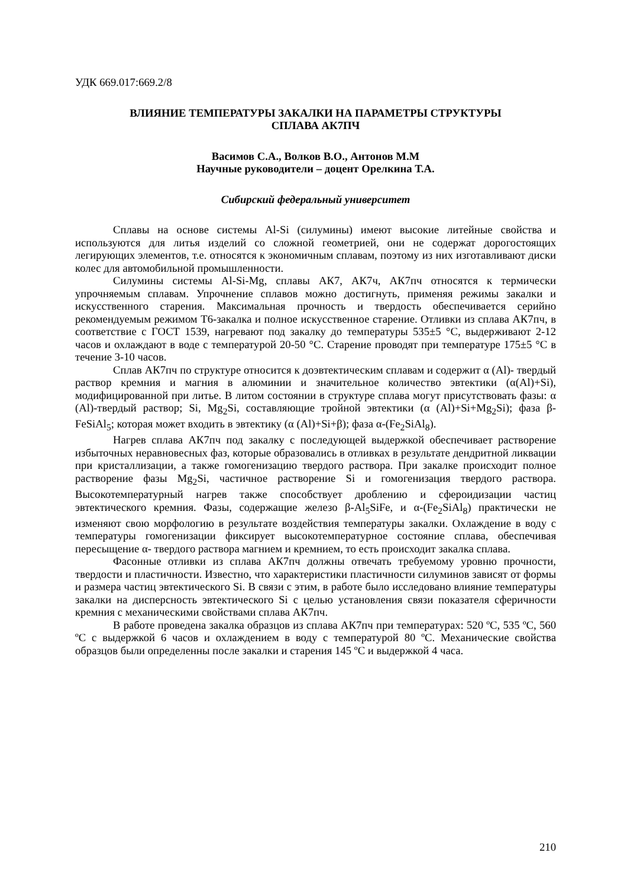УДК 669.017:669.2/8
ВЛИЯНИЕ ТЕМПЕРАТУРЫ ЗАКАЛКИ НА ПАРАМЕТРЫ СТРУКТУРЫ
СПЛАВА АК7ПЧ
Васимов С.А., Волков В.О., Антонов М.М
Научные руководители – доцент Орелкина Т.А.
Сибирский федеральный университет
Сплавы на основе системы Al-Si (силумины) имеют высокие литейные свойства и используются для литья изделий со сложной геометрией, они не содержат дорогостоящих легирующих элементов, т.е. относятся к экономичным сплавам, поэтому из них изготавливают диски колес для автомобильной промышленности.
Силумины системы Al-Si-Mg, сплавы АК7, АК7ч, АК7пч относятся к термически упрочняемым сплавам. Упрочнение сплавов можно достигнуть, применяя режимы закалки и искусственного старения. Максимальная прочность и твердость обеспечивается серийно рекомендуемым режимом Т6-закалка и полное искусственное старение. Отливки из сплава АК7пч, в соответствие с ГОСТ 1539, нагревают под закалку до температуры 535±5 °С, выдерживают 2-12 часов и охлаждают в воде с температурой 20-50 °С. Старение проводят при температуре 175±5 °С в течение 3-10 часов.
Сплав АК7пч по структуре относится к доэвтектическим сплавам и содержит α (Al)- твердый раствор кремния и магния в алюминии и значительное количество эвтектики (α(Al)+Si), модифицированной при литье. В литом состоянии в структуре сплава могут присутствовать фазы: α (Al)-твердый раствор; Si, Mg<sub>2</sub>Si, составляющие тройной эвтектики (α (Al)+Si+Mg<sub>2</sub>Si); фаза β-FeSiAl<sub>5</sub>; которая может входить в эвтектику (α (Al)+Si+β); фаза α-(Fe<sub>2</sub>SiAl<sub>8</sub>).
Нагрев сплава АК7пч под закалку с последующей выдержкой обеспечивает растворение избыточных неравновесных фаз, которые образовались в отливках в результате дендритной ликвации при кристаллизации, а также гомогенизацию твердого раствора. При закалке происходит полное растворение фазы Mg<sub>2</sub>Si, частичное растворение Si и гомогенизация твердого раствора. Высокотемпературный нагрев также способствует дроблению и сфероидизации частиц эвтектического кремния. Фазы, содержащие железо β-Al<sub>5</sub>SiFe, и α-(Fe<sub>2</sub>SiAl<sub>8</sub>) практически не изменяют свою морфологию в результате воздействия температуры закалки. Охлаждение в воду с температуры гомогенизации фиксирует высокотемпературное состояние сплава, обеспечивая пересыщение α- твердого раствора магнием и кремнием, то есть происходит закалка сплава.
Фасонные отливки из сплава АК7пч должны отвечать требуемому уровню прочности, твердости и пластичности. Известно, что характеристики пластичности силуминов зависят от формы и размера частиц эвтектического Si. В связи с этим, в работе было исследовано влияние температуры закалки на дисперсность эвтектического Si с целью установления связи показателя сферичности кремния с механическими свойствами сплава АК7пч.
В работе проведена закалка образцов из сплава АК7пч при температурах: 520 ºС, 535 ºС, 560 ºС с выдержкой 6 часов и охлаждением в воду с температурой 80 ºС. Механические свойства образцов были определенны после закалки и старения 145 ºС и выдержкой 4 часа.
210